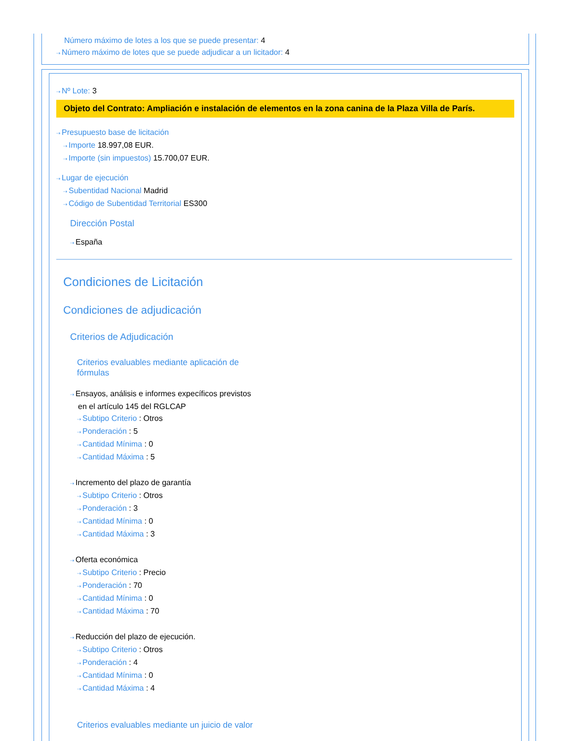Número máximo de lotes a los que se puede presentar: 4
⇢ Número máximo de lotes que se puede adjudicar a un licitador: 4
⇢ Nº Lote: 3
Objeto del Contrato: Ampliación e instalación de elementos en la zona canina de la Plaza Villa de París.
⇢ Presupuesto base de licitación
⇢ Importe 18.997,08 EUR.
⇢ Importe (sin impuestos) 15.700,07 EUR.
⇢ Lugar de ejecución
⇢ Subentidad Nacional Madrid
⇢ Código de Subentidad Territorial ES300
Dirección Postal
⇢ España
Condiciones de Licitación
Condiciones de adjudicación
Criterios de Adjudicación
Criterios evaluables mediante aplicación de fórmulas
⇢ Ensayos, análisis e informes expecíficos previstos
en el artículo 145 del RGLCAP
⇢ Subtipo Criterio : Otros
⇢ Ponderación : 5
⇢ Cantidad Mínima : 0
⇢ Cantidad Máxima : 5
⇢ Incremento del plazo de garantía
⇢ Subtipo Criterio : Otros
⇢ Ponderación : 3
⇢ Cantidad Mínima : 0
⇢ Cantidad Máxima : 3
⇢ Oferta económica
⇢ Subtipo Criterio : Precio
⇢ Ponderación : 70
⇢ Cantidad Mínima : 0
⇢ Cantidad Máxima : 70
⇢ Reducción del plazo de ejecución.
⇢ Subtipo Criterio : Otros
⇢ Ponderación : 4
⇢ Cantidad Mínima : 0
⇢ Cantidad Máxima : 4
Criterios evaluables mediante un juicio de valor